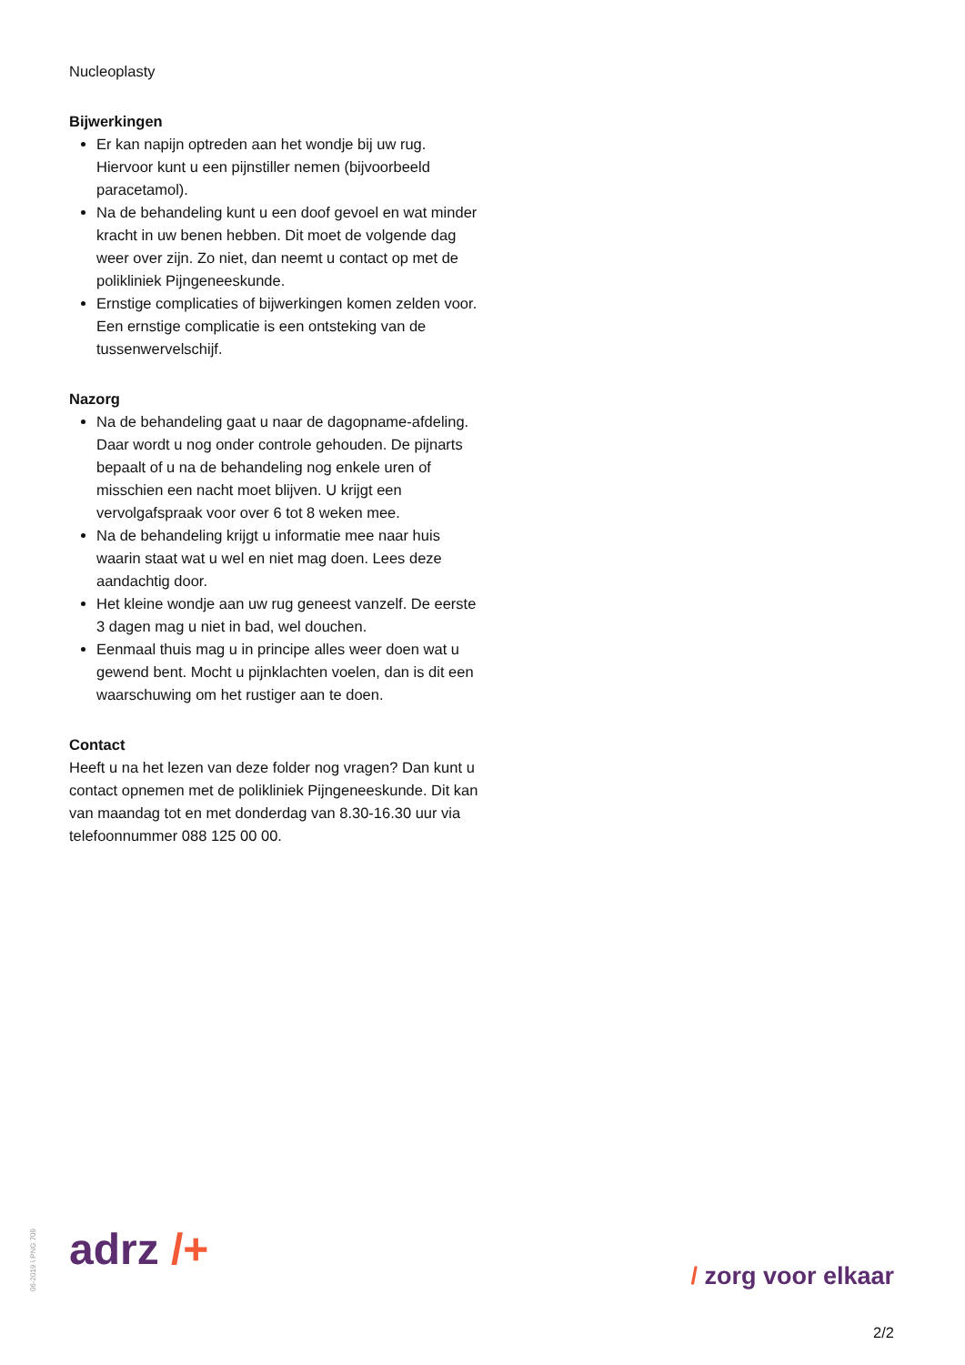Nucleoplasty
Bijwerkingen
Er kan napijn optreden aan het wondje bij uw rug. Hiervoor kunt u een pijnstiller nemen (bijvoorbeeld paracetamol).
Na de behandeling kunt u een doof gevoel en wat minder kracht in uw benen hebben. Dit moet de volgende dag weer over zijn. Zo niet, dan neemt u contact op met de polikliniek Pijngeneeskunde.
Ernstige complicaties of bijwerkingen komen zelden voor. Een ernstige complicatie is een ontsteking van de tussenwervelschijf.
Nazorg
Na de behandeling gaat u naar de dagopname-afdeling. Daar wordt u nog onder controle gehouden. De pijnarts bepaalt of u na de behandeling nog enkele uren of misschien een nacht moet blijven. U krijgt een vervolgafspraak voor over 6 tot 8 weken mee.
Na de behandeling krijgt u informatie mee naar huis waarin staat wat u wel en niet mag doen. Lees deze aandachtig door.
Het kleine wondje aan uw rug geneest vanzelf. De eerste 3 dagen mag u niet in bad, wel douchen.
Eenmaal thuis mag u in principe alles weer doen wat u gewend bent. Mocht u pijnklachten voelen, dan is dit een waarschuwing om het rustiger aan te doen.
Contact
Heeft u na het lezen van deze folder nog vragen? Dan kunt u contact opnemen met de polikliniek Pijngeneeskunde. Dit kan van maandag tot en met donderdag van 8.30-16.30 uur via telefoonnummer 088 125 00 00.
06-2019 \ PNG 709
adrz /+ / zorg voor elkaar
2/2